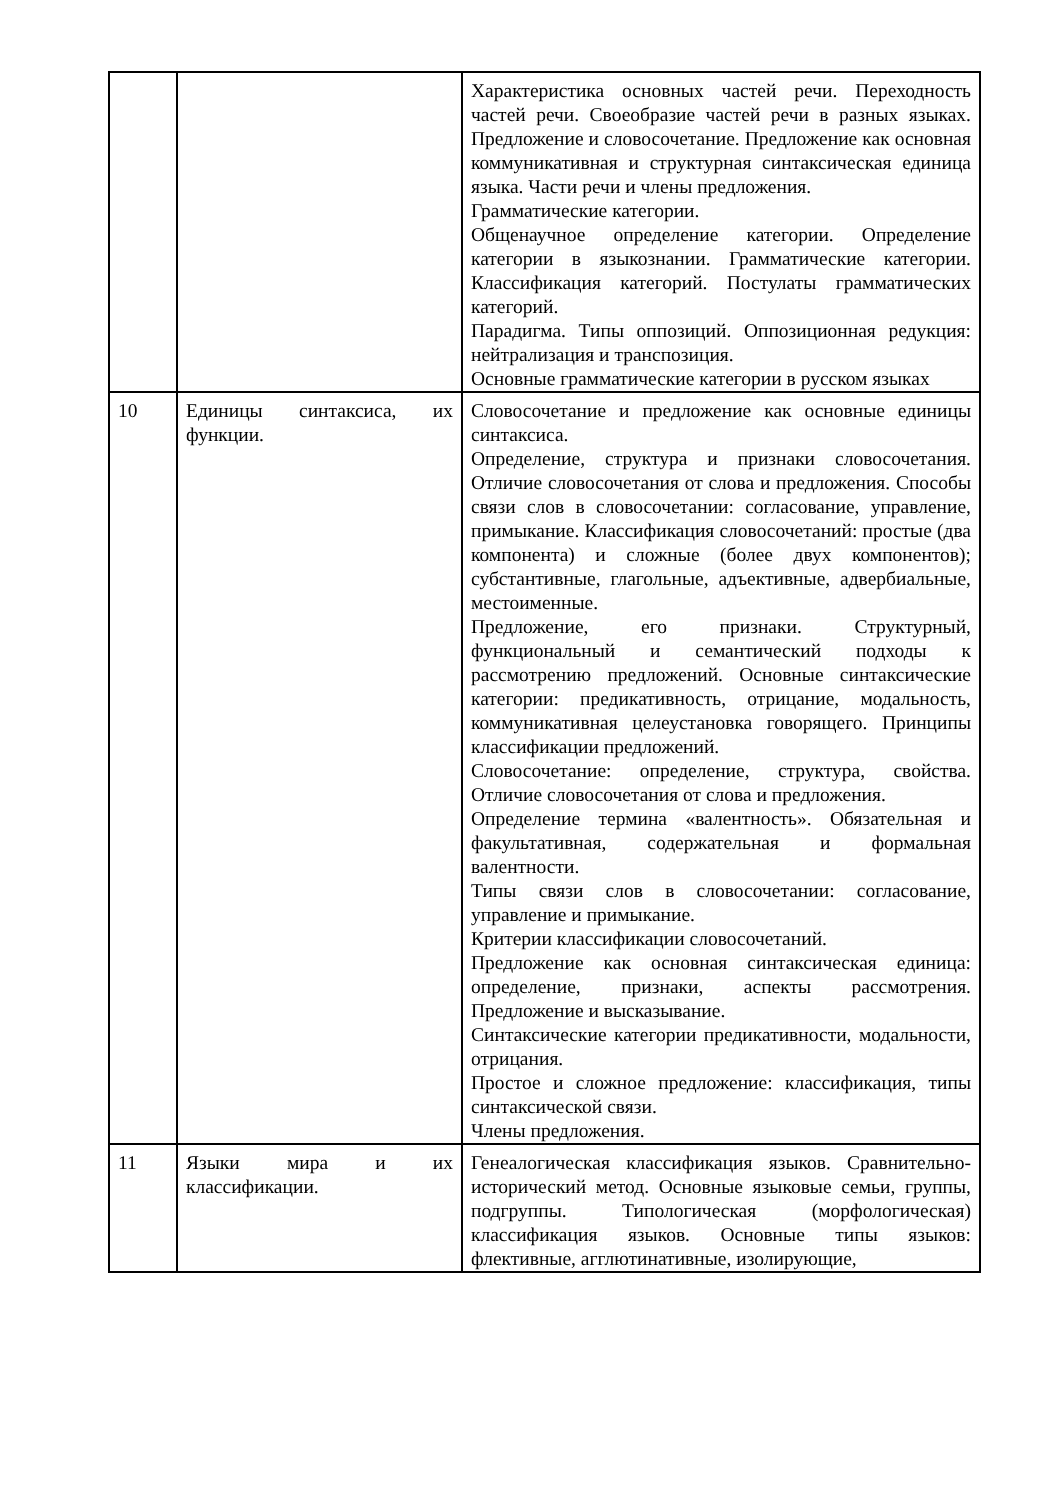| | | Характеристика основных частей речи. Переходность частей речи. Своеобразие частей речи в разных языках. Предложение и словосочетание. Предложение как основная коммуникативная и структурная синтаксическая единица языка. Части речи и члены предложения. Грамматические категории. Общенаучное определение категории. Определение категории в языкознании. Грамматические категории. Классификация категорий. Постулаты грамматических категорий. Парадигма. Типы оппозиций. Оппозиционная редукция: нейтрализация и транспозиция. Основные грамматические категории в русском языках |
| 10 | Единицы синтаксиса, их функции. | Словосочетание и предложение как основные единицы синтаксиса. Определение, структура и признаки словосочетания. Отличие словосочетания от слова и предложения. Способы связи слов в словосочетании: согласование, управление, примыкание. Классификация словосочетаний: простые (два компонента) и сложные (более двух компонентов); субстантивные, глагольные, адъективные, адвербиальные, местоименные. Предложение, его признаки. Структурный, функциональный и семантический подходы к рассмотрению предложений. Основные синтаксические категории: предикативность, отрицание, модальность, коммуникативная целеустановка говорящего. Принципы классификации предложений. Словосочетание: определение, структура, свойства. Отличие словосочетания от слова и предложения. Определение термина «валентность». Обязательная и факультативная, содержательная и формальная валентности. Типы связи слов в словосочетании: согласование, управление и примыкание. Критерии классификации словосочетаний. Предложение как основная синтаксическая единица: определение, признаки, аспекты рассмотрения. Предложение и высказывание. Синтаксические категории предикативности, модальности, отрицания. Простое и сложное предложение: классификация, типы синтаксической связи. Члены предложения. |
| 11 | Языки мира и их классификации. | Генеалогическая классификация языков. Сравнительно- исторический метод. Основные языковые семьи, группы, подгруппы. Типологическая (морфологическая) классификация языков. Основные типы языков: флективные, агглютинативные, изолирующие, |